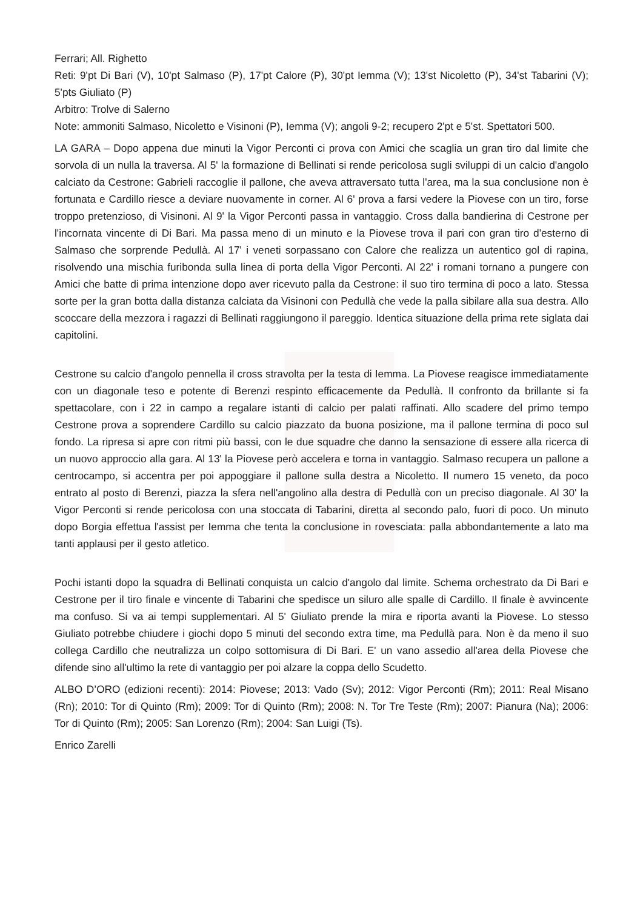Ferrari; All. Righetto
Reti: 9'pt Di Bari (V), 10'pt Salmaso (P), 17'pt Calore (P), 30'pt Iemma (V); 13'st Nicoletto (P), 34'st Tabarini (V); 5'pts Giuliato (P)
Arbitro: Trolve di Salerno
Note: ammoniti Salmaso, Nicoletto e Visinoni (P), Iemma (V); angoli 9-2; recupero 2'pt e 5'st. Spettatori 500.
LA GARA – Dopo appena due minuti la Vigor Perconti ci prova con Amici che scaglia un gran tiro dal limite che sorvola di un nulla la traversa. Al 5' la formazione di Bellinati si rende pericolosa sugli sviluppi di un calcio d'angolo calciato da Cestrone: Gabrieli raccoglie il pallone, che aveva attraversato tutta l'area, ma la sua conclusione non è fortunata e Cardillo riesce a deviare nuovamente in corner. Al 6' prova a farsi vedere la Piovese con un tiro, forse troppo pretenzioso, di Visinoni. Al 9' la Vigor Perconti passa in vantaggio. Cross dalla bandierina di Cestrone per l'incornata vincente di Di Bari. Ma passa meno di un minuto e la Piovese trova il pari con gran tiro d'esterno di Salmaso che sorprende Pedullà. Al 17' i veneti sorpassano con Calore che realizza un autentico gol di rapina, risolvendo una mischia furibonda sulla linea di porta della Vigor Perconti. Al 22' i romani tornano a pungere con Amici che batte di prima intenzione dopo aver ricevuto palla da Cestrone: il suo tiro termina di poco a lato. Stessa sorte per la gran botta dalla distanza calciata da Visinoni con Pedullà che vede la palla sibilare alla sua destra. Allo scoccare della mezzora i ragazzi di Bellinati raggiungono il pareggio. Identica situazione della prima rete siglata dai capitolini.
Cestrone su calcio d'angolo pennella il cross stravolta per la testa di Iemma. La Piovese reagisce immediatamente con un diagonale teso e potente di Berenzi respinto efficacemente da Pedullà. Il confronto da brillante si fa spettacolare, con i 22 in campo a regalare istanti di calcio per palati raffinati. Allo scadere del primo tempo Cestrone prova a soprendere Cardillo su calcio piazzato da buona posizione, ma il pallone termina di poco sul fondo. La ripresa si apre con ritmi più bassi, con le due squadre che danno la sensazione di essere alla ricerca di un nuovo approccio alla gara. Al 13' la Piovese però accelera e torna in vantaggio. Salmaso recupera un pallone a centrocampo, si accentra per poi appoggiare il pallone sulla destra a Nicoletto. Il numero 15 veneto, da poco entrato al posto di Berenzi, piazza la sfera nell'angolino alla destra di Pedullà con un preciso diagonale. Al 30' la Vigor Perconti si rende pericolosa con una stoccata di Tabarini, diretta al secondo palo, fuori di poco. Un minuto dopo Borgia effettua l'assist per Iemma che tenta la conclusione in rovesciata: palla abbondantemente a lato ma tanti applausi per il gesto atletico.
Pochi istanti dopo la squadra di Bellinati conquista un calcio d'angolo dal limite. Schema orchestrato da Di Bari e Cestrone per il tiro finale e vincente di Tabarini che spedisce un siluro alle spalle di Cardillo. Il finale è avvincente ma confuso. Si va ai tempi supplementari. Al 5' Giuliato prende la mira e riporta avanti la Piovese. Lo stesso Giuliato potrebbe chiudere i giochi dopo 5 minuti del secondo extra time, ma Pedullà para. Non è da meno il suo collega Cardillo che neutralizza un colpo sottomisura di Di Bari. E' un vano assedio all'area della Piovese che difende sino all'ultimo la rete di vantaggio per poi alzare la coppa dello Scudetto.
ALBO D’ORO (edizioni recenti): 2014: Piovese; 2013: Vado (Sv); 2012: Vigor Perconti (Rm); 2011: Real Misano (Rn); 2010: Tor di Quinto (Rm); 2009: Tor di Quinto (Rm); 2008: N. Tor Tre Teste (Rm); 2007: Pianura (Na); 2006: Tor di Quinto (Rm); 2005: San Lorenzo (Rm); 2004: San Luigi (Ts).
Enrico Zarelli